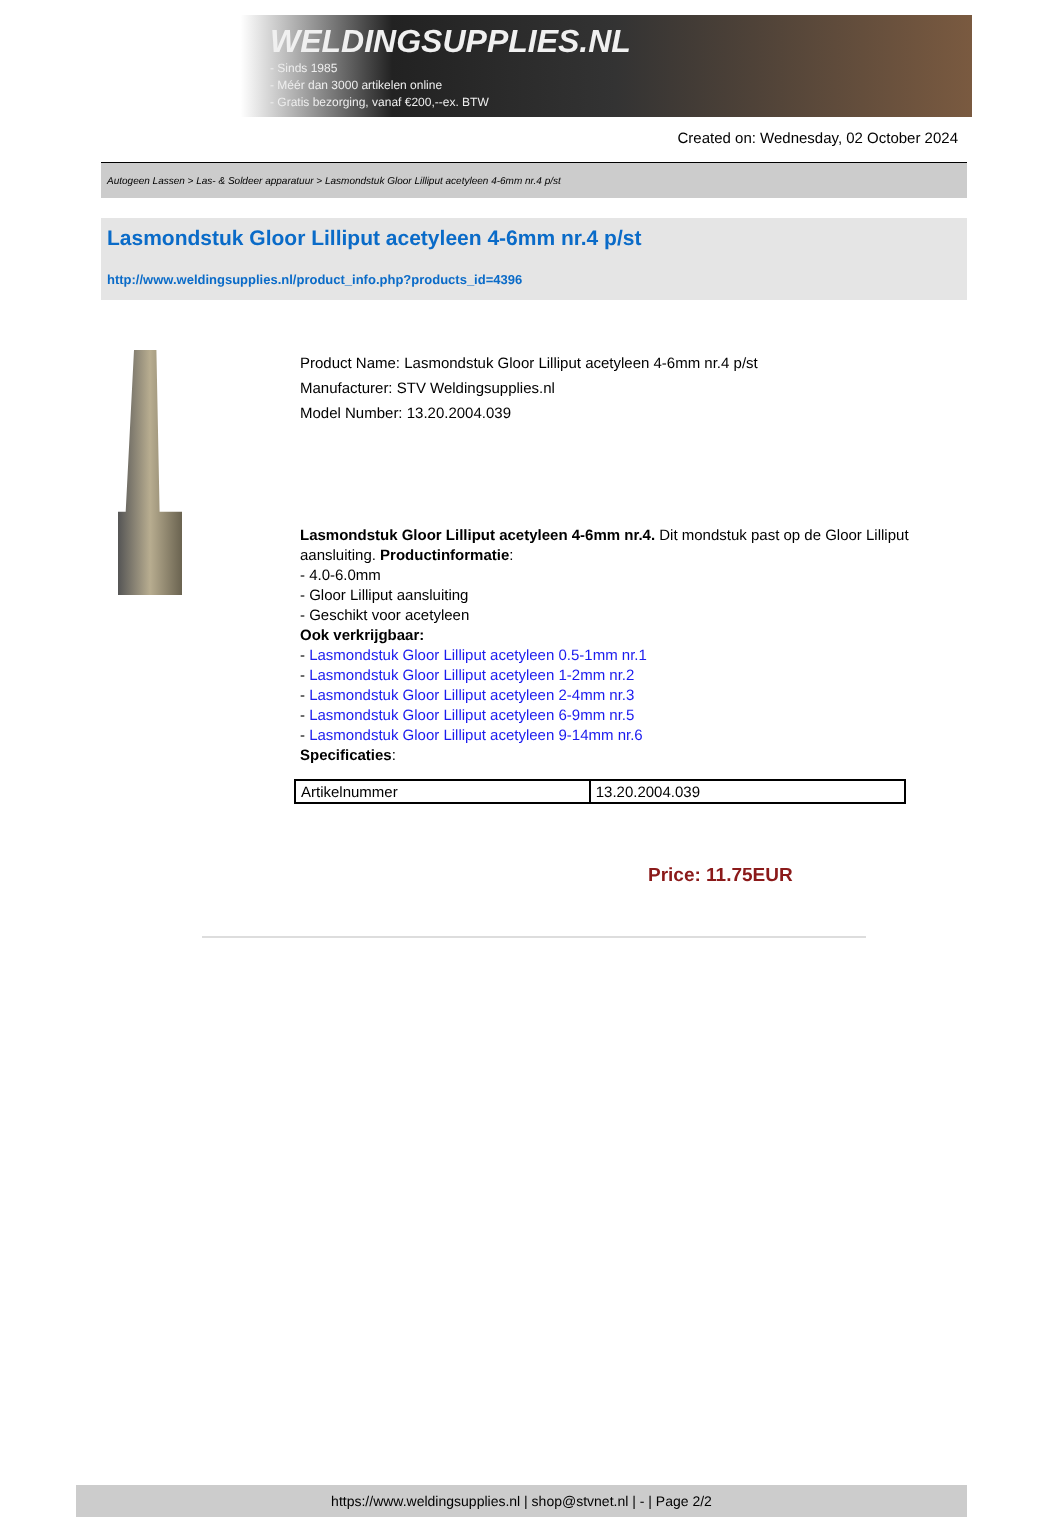WELDINGSUPPLIES.NL
- Sinds 1985
- Méér dan 3000 artikelen online
- Gratis bezorging, vanaf €200,--ex. BTW
Created on: Wednesday, 02 October 2024
Autogeen Lassen > Las- & Soldeer apparatuur > Lasmondstuk Gloor Lilliput acetyleen 4-6mm nr.4 p/st
Lasmondstuk Gloor Lilliput acetyleen 4-6mm nr.4 p/st
http://www.weldingsupplies.nl/product_info.php?products_id=4396
Product Name: Lasmondstuk Gloor Lilliput acetyleen 4-6mm nr.4 p/st
Manufacturer: STV Weldingsupplies.nl
Model Number: 13.20.2004.039
Lasmondstuk Gloor Lilliput acetyleen 4-6mm nr.4. Dit mondstuk past op de Gloor Lilliput
aansluiting. Productinformatie:
- 4.0-6.0mm
- Gloor Lilliput aansluiting
- Geschikt voor acetyleen
Ook verkrijgbaar:
- Lasmondstuk Gloor Lilliput acetyleen 0.5-1mm nr.1
- Lasmondstuk Gloor Lilliput acetyleen 1-2mm nr.2
- Lasmondstuk Gloor Lilliput acetyleen 2-4mm nr.3
- Lasmondstuk Gloor Lilliput acetyleen 6-9mm nr.5
- Lasmondstuk Gloor Lilliput acetyleen 9-14mm nr.6
Specificaties:
| Artikelnummer | 13.20.2004.039 |
Price: 11.75EUR
https://www.weldingsupplies.nl | shop@stvnet.nl | - | Page 2/2